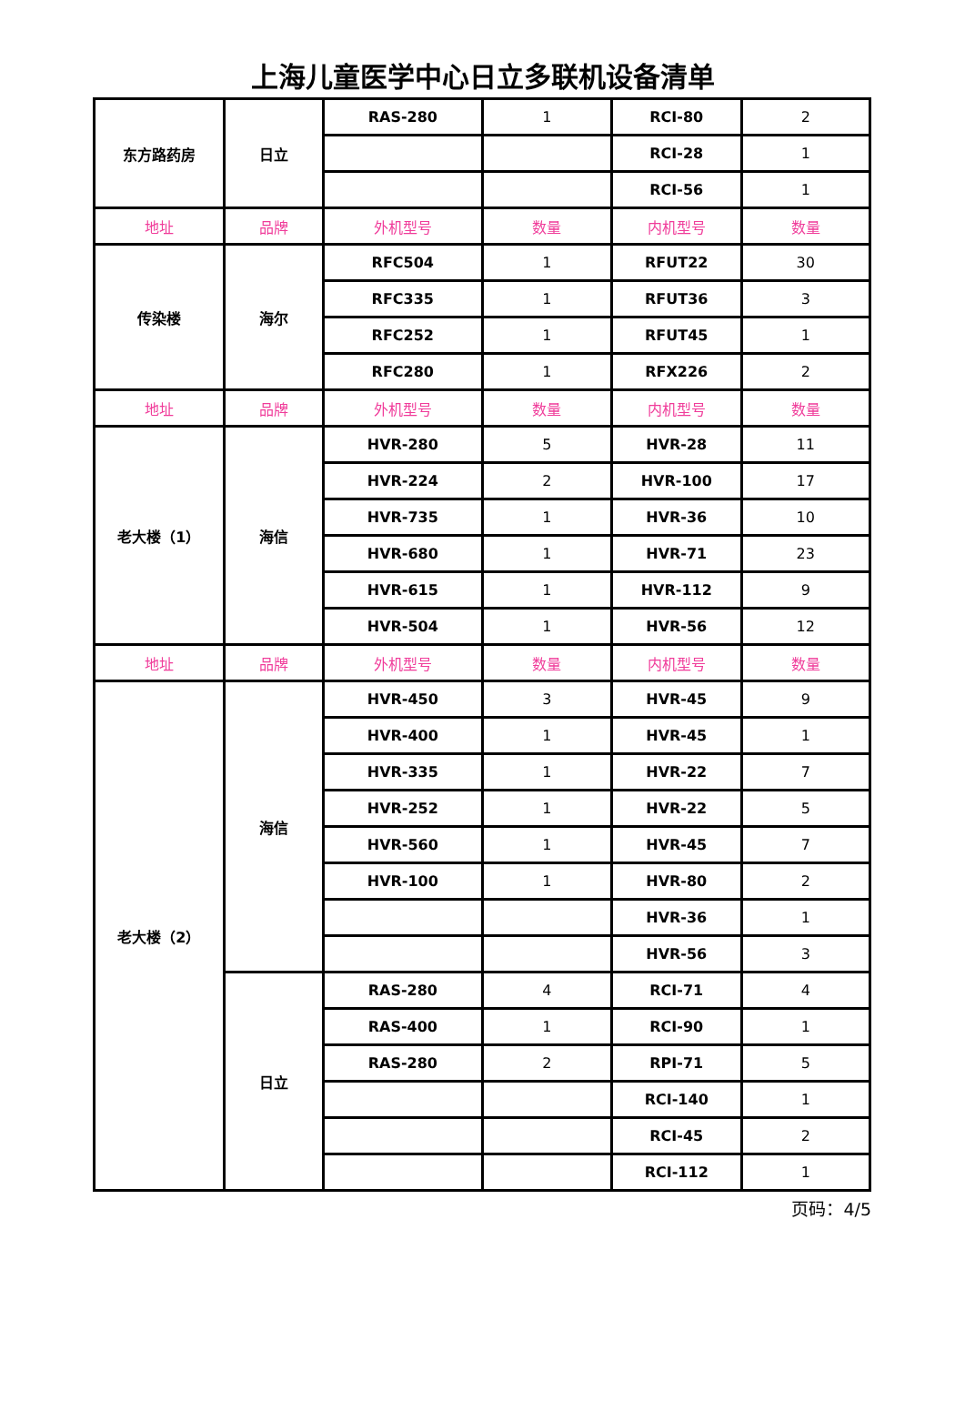上海儿童医学中心日立多联机设备清单
| 东方路药房 | 日立 | RAS-280 | 1 | RCI-80 | 2 |
| | | | | RCI-28 | 1 |
| | | | | RCI-56 | 1 |
| 地址 | 品牌 | 外机型号 | 数量 | 内机型号 | 数量 |
| 传染楼 | 海尔 | RFC504 | 1 | RFUT22 | 30 |
| | | RFC335 | 1 | RFUT36 | 3 |
| | | RFC252 | 1 | RFUT45 | 1 |
| | | RFC280 | 1 | RFX226 | 2 |
| 地址 | 品牌 | 外机型号 | 数量 | 内机型号 | 数量 |
| 老大楼（1） | 海信 | HVR-280 | 5 | HVR-28 | 11 |
| | | HVR-224 | 2 | HVR-100 | 17 |
| | | HVR-735 | 1 | HVR-36 | 10 |
| | | HVR-680 | 1 | HVR-71 | 23 |
| | | HVR-615 | 1 | HVR-112 | 9 |
| | | HVR-504 | 1 | HVR-56 | 12 |
| 地址 | 品牌 | 外机型号 | 数量 | 内机型号 | 数量 |
| 老大楼（2） | 海信 | HVR-450 | 3 | HVR-45 | 9 |
| | | HVR-400 | 1 | HVR-45 | 1 |
| | | HVR-335 | 1 | HVR-22 | 7 |
| | | HVR-252 | 1 | HVR-22 | 5 |
| | | HVR-560 | 1 | HVR-45 | 7 |
| | | HVR-100 | 1 | HVR-80 | 2 |
| | | | | HVR-36 | 1 |
| | | | | HVR-56 | 3 |
| | 日立 | RAS-280 | 4 | RCI-71 | 4 |
| | | RAS-400 | 1 | RCI-90 | 1 |
| | | RAS-280 | 2 | RPI-71 | 5 |
| | | | | RCI-140 | 1 |
| | | | | RCI-45 | 2 |
| | | | | RCI-112 | 1 |
页码：4/5